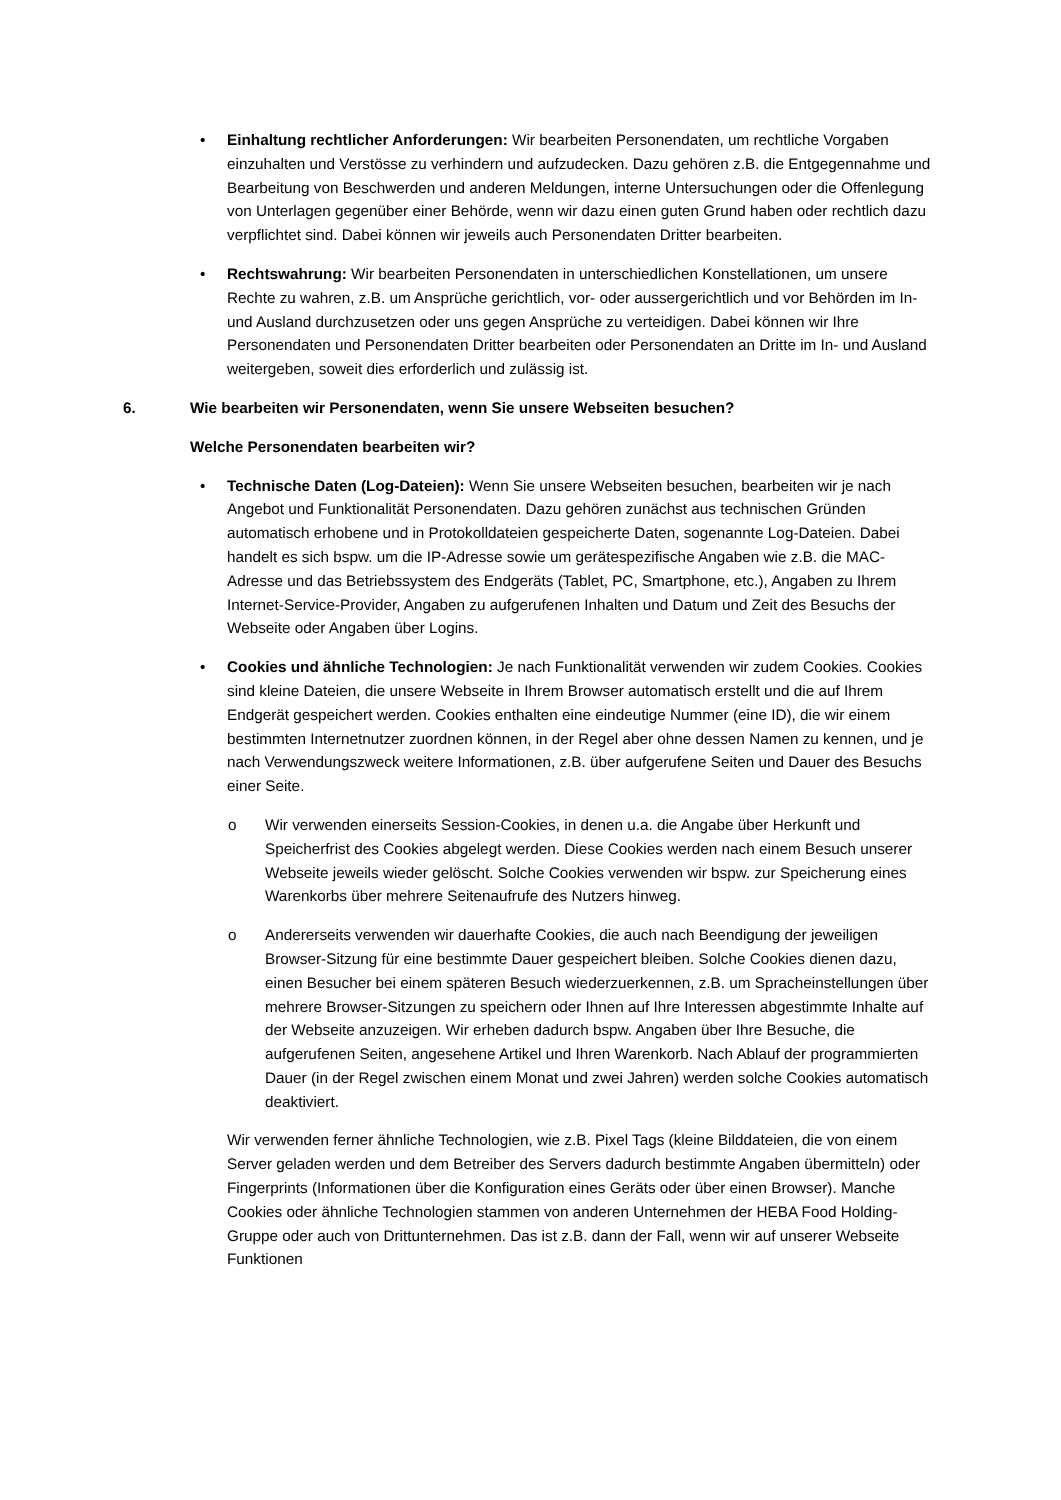• Einhaltung rechtlicher Anforderungen: Wir bearbeiten Personendaten, um rechtliche Vorgaben einzuhalten und Verstösse zu verhindern und aufzudecken. Dazu gehören z.B. die Entgegennahme und Bearbeitung von Beschwerden und anderen Meldungen, interne Untersuchungen oder die Offenlegung von Unterlagen gegenüber einer Behörde, wenn wir dazu einen guten Grund haben oder rechtlich dazu verpflichtet sind. Dabei können wir jeweils auch Personendaten Dritter bearbeiten.
• Rechtswahrung: Wir bearbeiten Personendaten in unterschiedlichen Konstellationen, um unsere Rechte zu wahren, z.B. um Ansprüche gerichtlich, vor- oder aussergerichtlich und vor Behörden im In- und Ausland durchzusetzen oder uns gegen Ansprüche zu verteidigen. Dabei können wir Ihre Personendaten und Personendaten Dritter bearbeiten oder Personendaten an Dritte im In- und Ausland weitergeben, soweit dies erforderlich und zulässig ist.
6. Wie bearbeiten wir Personendaten, wenn Sie unsere Webseiten besuchen?
Welche Personendaten bearbeiten wir?
• Technische Daten (Log-Dateien): Wenn Sie unsere Webseiten besuchen, bearbeiten wir je nach Angebot und Funktionalität Personendaten. Dazu gehören zunächst aus technischen Gründen automatisch erhobene und in Protokolldateien gespeicherte Daten, sogenannte Log-Dateien. Dabei handelt es sich bspw. um die IP-Adresse sowie um gerätespezifische Angaben wie z.B. die MAC-Adresse und das Betriebssystem des Endgeräts (Tablet, PC, Smartphone, etc.), Angaben zu Ihrem Internet-Service-Provider, Angaben zu aufgerufenen Inhalten und Datum und Zeit des Besuchs der Webseite oder Angaben über Logins.
• Cookies und ähnliche Technologien: Je nach Funktionalität verwenden wir zudem Cookies. Cookies sind kleine Dateien, die unsere Webseite in Ihrem Browser automatisch erstellt und die auf Ihrem Endgerät gespeichert werden. Cookies enthalten eine eindeutige Nummer (eine ID), die wir einem bestimmten Internetnutzer zuordnen können, in der Regel aber ohne dessen Namen zu kennen, und je nach Verwendungszweck weitere Informationen, z.B. über aufgerufene Seiten und Dauer des Besuchs einer Seite.
o Wir verwenden einerseits Session-Cookies, in denen u.a. die Angabe über Herkunft und Speicherfrist des Cookies abgelegt werden. Diese Cookies werden nach einem Besuch unserer Webseite jeweils wieder gelöscht. Solche Cookies verwenden wir bspw. zur Speicherung eines Warenkorbs über mehrere Seitenaufrufe des Nutzers hinweg.
o Andererseits verwenden wir dauerhafte Cookies, die auch nach Beendigung der jeweiligen Browser-Sitzung für eine bestimmte Dauer gespeichert bleiben. Solche Cookies dienen dazu, einen Besucher bei einem späteren Besuch wiederzuerkennen, z.B. um Spracheinstellungen über mehrere Browser-Sitzungen zu speichern oder Ihnen auf Ihre Interessen abgestimmte Inhalte auf der Webseite anzuzeigen. Wir erheben dadurch bspw. Angaben über Ihre Besuche, die aufgerufenen Seiten, angesehene Artikel und Ihren Warenkorb. Nach Ablauf der programmierten Dauer (in der Regel zwischen einem Monat und zwei Jahren) werden solche Cookies automatisch deaktiviert.
Wir verwenden ferner ähnliche Technologien, wie z.B. Pixel Tags (kleine Bilddateien, die von einem Server geladen werden und dem Betreiber des Servers dadurch bestimmte Angaben übermitteln) oder Fingerprints (Informationen über die Konfiguration eines Geräts oder über einen Browser). Manche Cookies oder ähnliche Technologien stammen von anderen Unternehmen der HEBA Food Holding-Gruppe oder auch von Drittunternehmen. Das ist z.B. dann der Fall, wenn wir auf unserer Webseite Funktionen